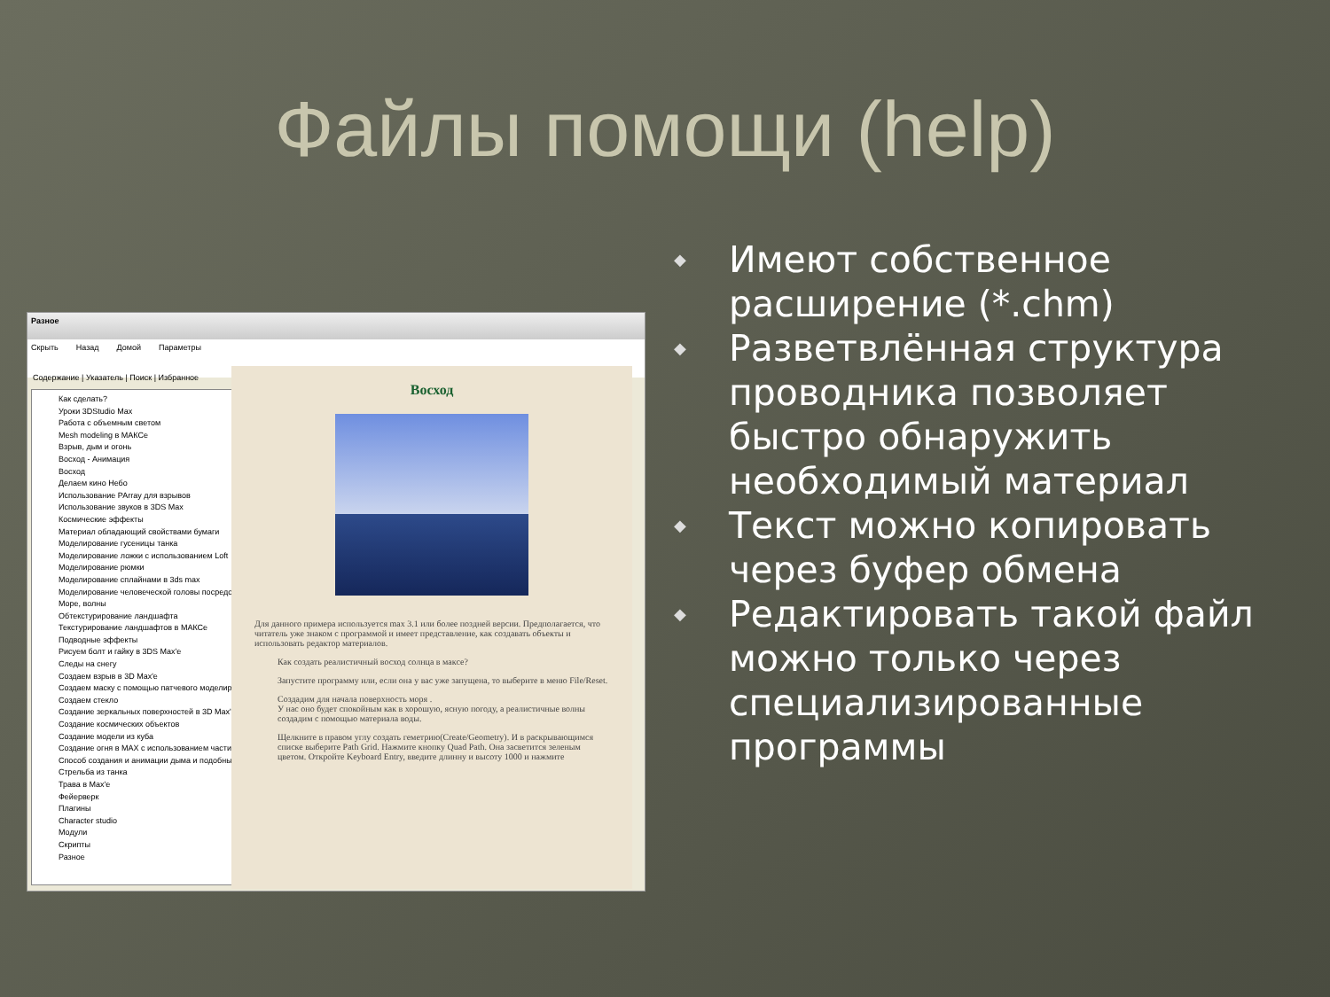Файлы помощи (help)
Разное
Скрыть Назад Домой Параметры
Содержание | Указатель | Поиск | Избранное
Как сделать?
Уроки 3DStudio Max
Работа с объемным светом
Mesh modeling в МАКСе
Взрыв, дым и огонь
Восход - Анимация
Восход
Делаем кино Небо
Использование PArray для взрывов
Использование звуков в 3DS Max
Космические эффекты
Материал обладающий свойствами бумаги
Моделирование гусеницы танка
Моделирование ложки с использованием Loft
Моделирование рюмки
Моделирование сплайнами в 3ds max
Моделирование человеческой головы посредст
Море, волны
Обтекстурирование ландшафта
Текстурирование ландшафтов в МАКСе
Подводные эффекты
Рисуем болт и гайку в 3DS Max'e
Следы на снегу
Создаем взрыв в 3D Max'e
Создаем маску с помощью патчевого моделирс
Создаем стекло
Создание зеркальных поверхностей в 3D Max'e
Создание космических объектов
Создание модели из куба
Создание огня в MAX с использованием частиц
Способ создания и анимации дыма и подобных
Стрельба из танка
Трава в Max'e
Фейерверк
Плагины
Character studio
Модули
Скрипты
Разное
Восход
Для данного примера используется max 3.1 или более поздней версии. Предполагается, что читатель уже знаком с программой и имеет представление, как создавать объекты и использовать редактор материалов.
Как создать реалистичный восход солнца в максе?
Запустите программу или, если она у вас уже запущена, то выберите в меню File/Reset.
Создадим для начала поверхность моря .
У нас оно будет спокойным как в хорошую, ясную погоду, а реалистичные волны создадим с помощью материала воды.
Щелкните в правом углу создать геметрию(Create/Geometry). И в раскрывающимся списке выберите Path Grid. Нажмите кнопку Quad Path. Она засветится зеленым цветом. Откройте Keyboard Entry, введите длинну и высоту 1000 и нажмите
◆ Имеют собственное расширение (*.chm)
◆ Разветвлённая структура проводника позволяет быстро обнаружить необходимый материал
◆ Текст можно копировать через буфер обмена
◆ Редактировать такой файл можно только через специализированные программы